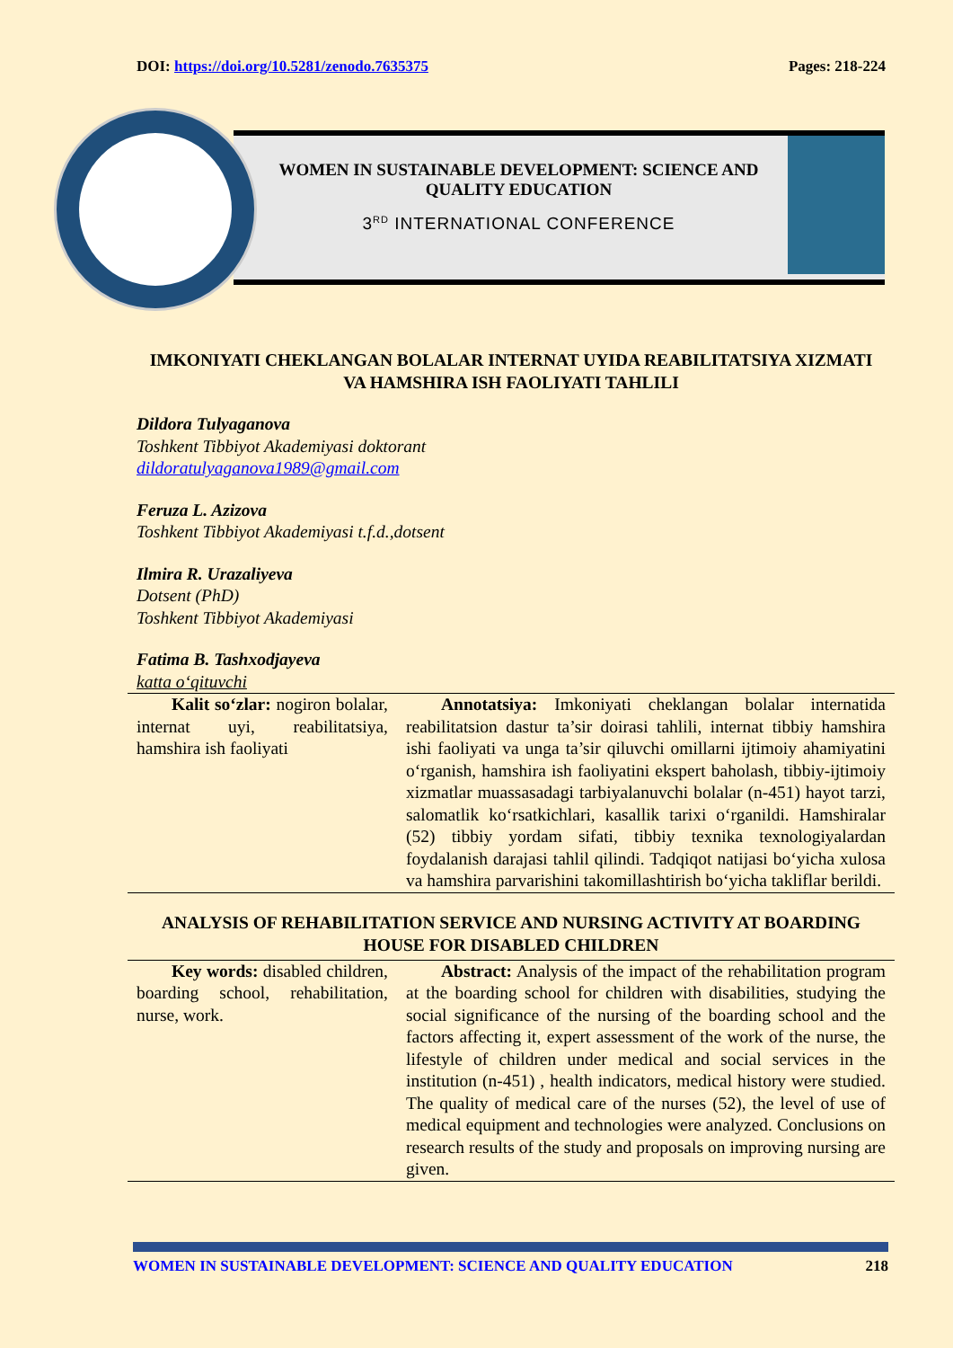DOI: https://doi.org/10.5281/zenodo.7635375 Pages: 218-224
WOMEN IN SUSTAINABLE DEVELOPMENT: SCIENCE AND QUALITY EDUCATION
3<sup>RD</sup> INTERNATIONAL CONFERENCE
IMKONIYATI CHEKLANGAN BOLALAR INTERNAT UYIDA REABILITATSIYA XIZMATI VA HAMSHIRA ISH FAOLIYATI TAHLILI
Dildora Tulyaganova
Toshkent Tibbiyot Akademiyasi doktorant
dildoratulyaganova1989@gmail.com
Feruza L. Azizova
Toshkent Tibbiyot Akademiyasi t.f.d.,dotsent
Ilmira R. Urazaliyeva
Dotsent (PhD)
Toshkent Tibbiyot Akademiyasi
Fatima B. Tashxodjayeva
katta o‘qituvchi
  Kalit so‘zlar: nogiron bolalar, internat uyi, reabilitatsiya, hamshira ish faoliyati
  Annotatsiya: Imkoniyati cheklangan bolalar internatida reabilitatsion dastur ta’sir doirasi tahlili, internat tibbiy hamshira ishi faoliyati va unga ta’sir qiluvchi omillarni ijtimoiy ahamiyatini o‘rganish, hamshira ish faoliyatini ekspert baholash, tibbiy-ijtimoiy xizmatlar muassasadagi tarbiyalanuvchi bolalar (n-451) hayot tarzi, salomatlik ko‘rsatkichlari, kasallik tarixi o‘rganildi. Hamshiralar (52) tibbiy yordam sifati, tibbiy texnika texnologiyalardan foydalanish darajasi tahlil qilindi. Tadqiqot natijasi bo‘yicha xulosa va hamshira parvarishini takomillashtirish bo‘yicha takliflar berildi.
ANALYSIS OF REHABILITATION SERVICE AND NURSING ACTIVITY AT BOARDING HOUSE FOR DISABLED CHILDREN
  Key words: disabled children, boarding school, rehabilitation, nurse, work.
  Abstract: Analysis of the impact of the rehabilitation program at the boarding school for children with disabilities, studying the social significance of the nursing of the boarding school and the factors affecting it, expert assessment of the work of the nurse, the lifestyle of children under medical and social services in the institution (n-451) , health indicators, medical history were studied. The quality of medical care of the nurses (52), the level of use of medical equipment and technologies were analyzed. Conclusions on research results of the study and proposals on improving nursing are given.
WOMEN IN SUSTAINABLE DEVELOPMENT: SCIENCE AND QUALITY EDUCATION 218